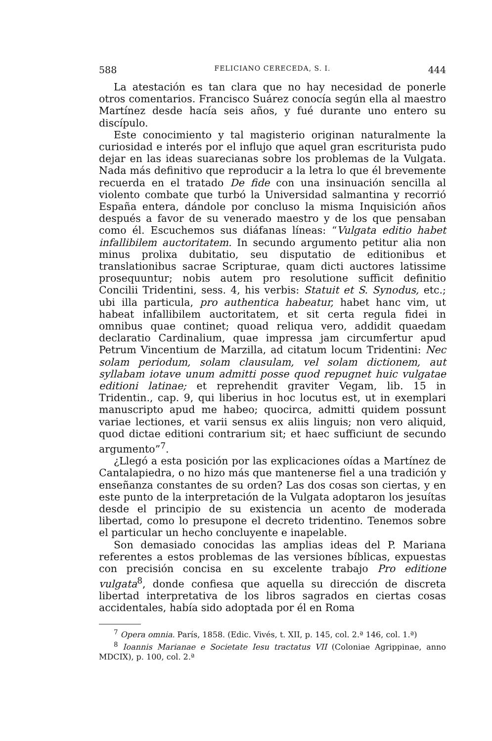588 FELICIANO CERECEDA, S. I. 444
La atestación es tan clara que no hay necesidad de ponerle otros comentarios. Francisco Suárez conocía según ella al maestro Martínez desde hacía seis años, y fué durante uno entero su discípulo.
Este conocimiento y tal magisterio originan naturalmente la curiosidad e interés por el influjo que aquel gran escriturista pudo dejar en las ideas suarecianas sobre los problemas de la Vulgata. Nada más definitivo que reproducir a la letra lo que él brevemente recuerda en el tratado De fide con una insinuación sencilla al violento combate que turbó la Universidad salmantina y recorrió España entera, dándole por concluso la misma Inquisición años después a favor de su venerado maestro y de los que pensaban como él. Escuchemos sus diáfanas líneas: “Vulgata editio habet infallibilem auctoritatem. In secundo argumento petitur alia non minus prolixa dubitatio, seu disputatio de editionibus et translationibus sacrae Scripturae, quam dicti auctores latissime prosequuntur; nobis autem pro resolutione sufficit definitio Concilii Tridentini, sess. 4, his verbis: Statuit et S. Synodus, etc.; ubi illa particula, pro authentica habeatur, habet hanc vim, ut habeat infallibilem auctoritatem, et sit certa regula fidei in omnibus quae continet; quoad reliqua vero, addidit quaedam declaratio Cardinalium, quae impressa jam circumfertur apud Petrum Vincentium de Marzilla, ad citatum locum Tridentini: Nec solam periodum, solam clausulam, vel solam dictionem, aut syllabam iotave unum admitti posse quod repugnet huic vulgatae editioni latinae; et reprehendit graviter Vegam, lib. 15 in Tridentin., cap. 9, qui liberius in hoc locutus est, ut in exemplari manuscripto apud me habeo; quocirca, admitti quidem possunt variae lectiones, et varii sensus ex aliis linguis; non vero aliquid, quod dictae editioni contrarium sit; et haec sufficiunt de secundo argumento”<sup>7</sup>.
¿Llegó a esta posición por las explicaciones oídas a Martínez de Cantalapiedra, o no hizo más que mantenerse fiel a una tradición y enseñanza constantes de su orden? Las dos cosas son ciertas, y en este punto de la interpretación de la Vulgata adoptaron los jesuítas desde el principio de su existencia un acento de moderada libertad, como lo presupone el decreto tridentino. Tenemos sobre el particular un hecho concluyente e inapelable.
Son demasiado conocidas las amplias ideas del P. Mariana referentes a estos problemas de las versiones bíblicas, expuestas con precisión concisa en su excelente trabajo Pro editione vulgata<sup>8</sup>, donde confiesa que aquella su dirección de discreta libertad interpretativa de los libros sagrados en ciertas cosas accidentales, había sido adoptada por él en Roma
<sup>7</sup> Opera omnia. París, 1858. (Edic. Vivés, t. XII, p. 145, col. 2.ª 146, col. 1.ª)
<sup>8</sup> Ioannis Marianae e Societate Iesu tractatus VII (Coloniae Agrippinae, anno MDCIX), p. 100, col. 2.ª